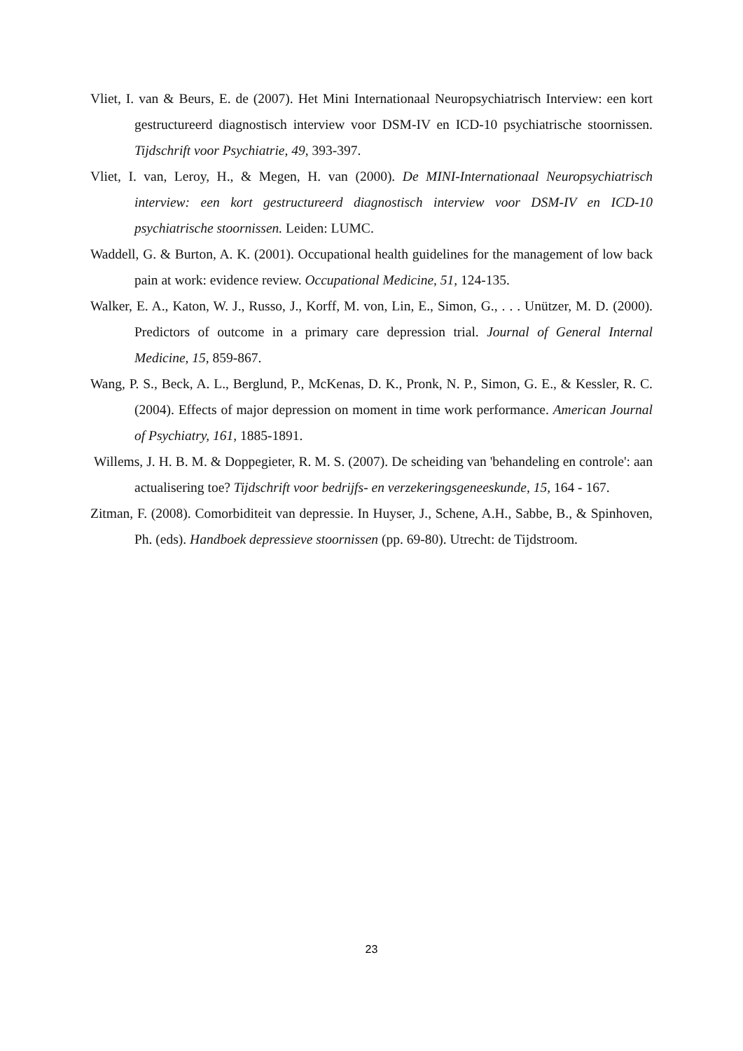Vliet, I. van & Beurs, E. de (2007). Het Mini Internationaal Neuropsychiatrisch Interview: een kort gestructureerd diagnostisch interview voor DSM-IV en ICD-10 psychiatrische stoornissen. Tijdschrift voor Psychiatrie, 49, 393-397.
Vliet, I. van, Leroy, H., & Megen, H. van (2000). De MINI-Internationaal Neuropsychiatrisch interview: een kort gestructureerd diagnostisch interview voor DSM-IV en ICD-10 psychiatrische stoornissen. Leiden: LUMC.
Waddell, G. & Burton, A. K. (2001). Occupational health guidelines for the management of low back pain at work: evidence review. Occupational Medicine, 51, 124-135.
Walker, E. A., Katon, W. J., Russo, J., Korff, M. von, Lin, E., Simon, G., . . . Unützer, M. D. (2000). Predictors of outcome in a primary care depression trial. Journal of General Internal Medicine, 15, 859-867.
Wang, P. S., Beck, A. L., Berglund, P., McKenas, D. K., Pronk, N. P., Simon, G. E., & Kessler, R. C. (2004). Effects of major depression on moment in time work performance. American Journal of Psychiatry, 161, 1885-1891.
Willems, J. H. B. M. & Doppegieter, R. M. S. (2007). De scheiding van 'behandeling en controle': aan actualisering toe? Tijdschrift voor bedrijfs- en verzekeringsgeneeskunde, 15, 164 - 167.
Zitman, F. (2008). Comorbiditeit van depressie. In Huyser, J., Schene, A.H., Sabbe, B., & Spinhoven, Ph. (eds). Handboek depressieve stoornissen (pp. 69-80). Utrecht: de Tijdstroom.
23